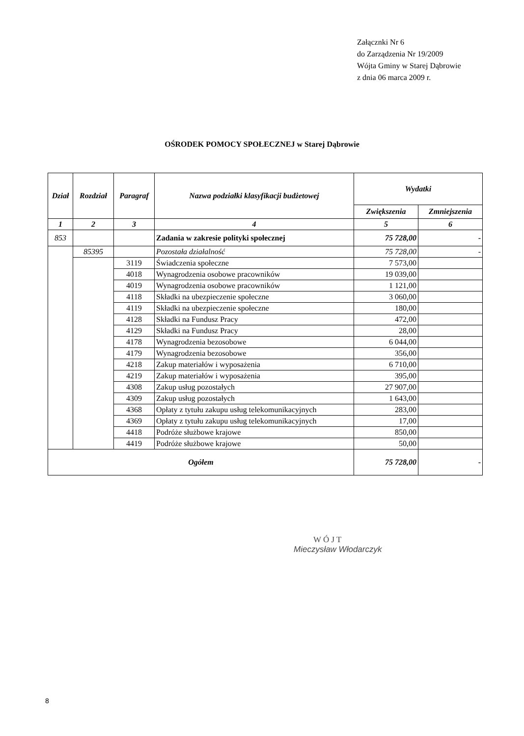Załącznki Nr 6
do Zarządzenia Nr 19/2009
Wójta Gminy w Starej Dąbrowie
z dnia 06 marca 2009 r.
OŚRODEK POMOCY SPOŁECZNEJ w Starej Dąbrowie
| Dział | Rozdział | Paragraf | Nazwa podziałki klasyfikacji budżetowej | Wydatki | |
| --- | --- | --- | --- | --- | --- |
| | | | | Zwiększenia | Zmniejszenia |
| 1 | 2 | 3 | 4 | 5 | 6 |
| 853 | | | Zadania w zakresie polityki społecznej | 75 728,00 | - |
| | 85395 | | Pozostała działalność | 75 728,00 | - |
| | | 3119 | Świadczenia społeczne | 7 573,00 | |
| | | 4018 | Wynagrodzenia osobowe pracowników | 19 039,00 | |
| | | 4019 | Wynagrodzenia osobowe pracowników | 1 121,00 | |
| | | 4118 | Składki na ubezpieczenie społeczne | 3 060,00 | |
| | | 4119 | Składki na ubezpieczenie społeczne | 180,00 | |
| | | 4128 | Składki na Fundusz Pracy | 472,00 | |
| | | 4129 | Składki na Fundusz Pracy | 28,00 | |
| | | 4178 | Wynagrodzenia bezosobowe | 6 044,00 | |
| | | 4179 | Wynagrodzenia bezosobowe | 356,00 | |
| | | 4218 | Zakup materiałów i wyposażenia | 6 710,00 | |
| | | 4219 | Zakup materiałów i wyposażenia | 395,00 | |
| | | 4308 | Zakup usług pozostałych | 27 907,00 | |
| | | 4309 | Zakup usług pozostałych | 1 643,00 | |
| | | 4368 | Opłaty z tytułu zakupu usług telekomunikacyjnych | 283,00 | |
| | | 4369 | Opłaty z tytułu zakupu usług telekomunikacyjnych | 17,00 | |
| | | 4418 | Podróże służbowe krajowe | 850,00 | |
| | | 4419 | Podróże służbowe krajowe | 50,00 | |
| Ogółem | | | | 75 728,00 | - |
W Ó J T
Mieczysław Włodarczyk
8